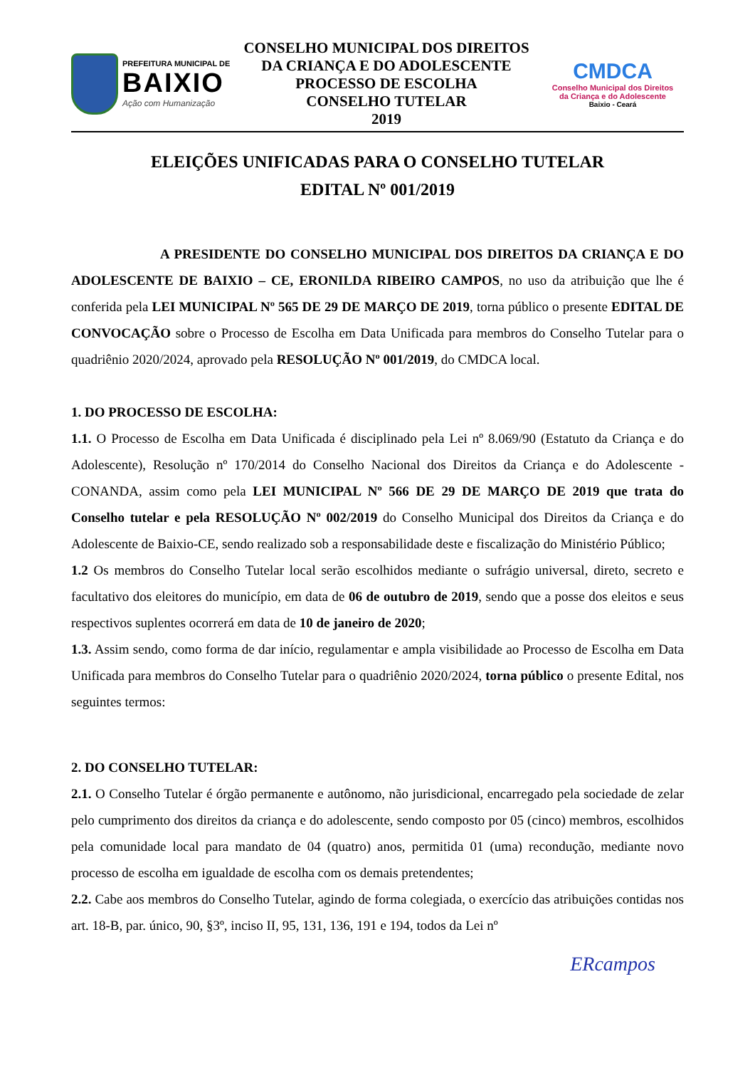PREFEITURA MUNICIPAL DE
BAIXIO
Ação com Humanização
CONSELHO MUNICIPAL DOS DIREITOS
DA CRIANÇA E DO ADOLESCENTE
PROCESSO DE ESCOLHA
CONSELHO TUTELAR
2019
CMDCA
Conselho Municipal dos Direitos
da Criança e do Adolescente
Baixio - Ceará
ELEIÇÕES UNIFICADAS PARA O CONSELHO TUTELAR
EDITAL Nº 001/2019
A PRESIDENTE DO CONSELHO MUNICIPAL DOS DIREITOS DA CRIANÇA E DO ADOLESCENTE DE BAIXIO – CE, ERONILDA RIBEIRO CAMPOS, no uso da atribuição que lhe é conferida pela LEI MUNICIPAL Nº 565 DE 29 DE MARÇO DE 2019, torna público o presente EDITAL DE CONVOCAÇÃO sobre o Processo de Escolha em Data Unificada para membros do Conselho Tutelar para o quadriênio 2020/2024, aprovado pela RESOLUÇÃO Nº 001/2019, do CMDCA local.
1. DO PROCESSO DE ESCOLHA:
1.1. O Processo de Escolha em Data Unificada é disciplinado pela Lei nº 8.069/90 (Estatuto da Criança e do Adolescente), Resolução nº 170/2014 do Conselho Nacional dos Direitos da Criança e do Adolescente - CONANDA, assim como pela LEI MUNICIPAL Nº 566 DE 29 DE MARÇO DE 2019 que trata do Conselho tutelar e pela RESOLUÇÃO Nº 002/2019 do Conselho Municipal dos Direitos da Criança e do Adolescente de Baixio-CE, sendo realizado sob a responsabilidade deste e fiscalização do Ministério Público;
1.2 Os membros do Conselho Tutelar local serão escolhidos mediante o sufrágio universal, direto, secreto e facultativo dos eleitores do município, em data de 06 de outubro de 2019, sendo que a posse dos eleitos e seus respectivos suplentes ocorrerá em data de 10 de janeiro de 2020;
1.3. Assim sendo, como forma de dar início, regulamentar e ampla visibilidade ao Processo de Escolha em Data Unificada para membros do Conselho Tutelar para o quadriênio 2020/2024, torna público o presente Edital, nos seguintes termos:
2. DO CONSELHO TUTELAR:
2.1. O Conselho Tutelar é órgão permanente e autônomo, não jurisdicional, encarregado pela sociedade de zelar pelo cumprimento dos direitos da criança e do adolescente, sendo composto por 05 (cinco) membros, escolhidos pela comunidade local para mandato de 04 (quatro) anos, permitida 01 (uma) recondução, mediante novo processo de escolha em igualdade de escolha com os demais pretendentes;
2.2. Cabe aos membros do Conselho Tutelar, agindo de forma colegiada, o exercício das atribuições contidas nos art. 18-B, par. único, 90, §3º, inciso II, 95, 131, 136, 191 e 194, todos da Lei nº
ERcampos